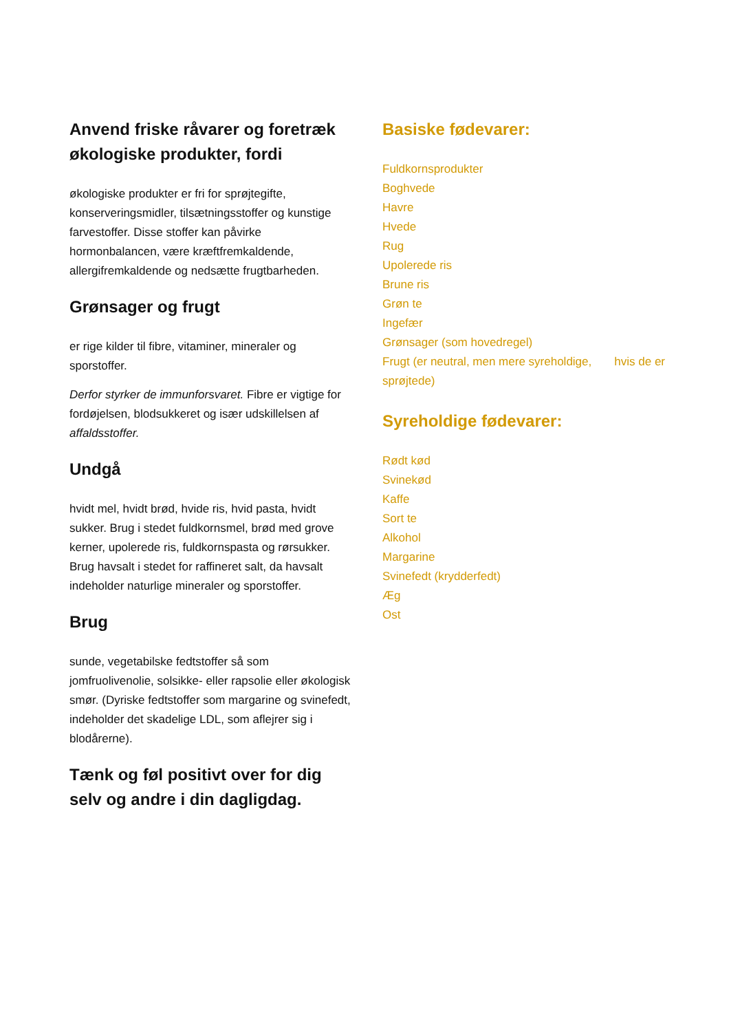Anvend friske råvarer og foretræk økologiske produkter, fordi
økologiske produkter er fri for sprøjtegifte, konserveringsmidler, tilsætningsstoffer og kunstige farvestoffer. Disse stoffer kan påvirke hormonbalancen, være kræftfremkaldende, allergifremkaldende og nedsætte frugtbarheden.
Grønsager og frugt
er rige kilder til fibre, vitaminer, mineraler og sporstoffer.
Derfor styrker de immunforsvaret. Fibre er vigtige for fordøjelsen, blodsukkeret og især udskillelsen af affaldsstoffer.
Undgå
hvidt mel, hvidt brød, hvide ris, hvid pasta, hvidt sukker. Brug i stedet fuldkornsmel, brød med grove kerner, upolerede ris, fuldkornspasta og rørsukker. Brug havsalt i stedet for raffineret salt, da havsalt indeholder naturlige mineraler og sporstoffer.
Brug
sunde, vegetabilske fedtstoffer så som jomfruolivenolie, solsikke- eller rapsolie eller økologisk smør. (Dyriske fedtstoffer som margarine og svinefedt, indeholder det skadelige LDL, som aflejrer sig i blodårerne).
Tænk og føl positivt over for dig selv og andre i din dagligdag.
Basiske fødevarer:
Fuldkornsprodukter
Boghvede
Havre
Hvede
Rug
Upolerede ris
Brune ris
Grøn te
Ingefær
Grønsager (som hovedregel)
Frugt (er neutral, men mere syreholdige, hvis de er sprøjtede)
Syreholdige fødevarer:
Rødt kød
Svinekød
Kaffe
Sort te
Alkohol
Margarine
Svinefedt (krydderfedt)
Æg
Ost